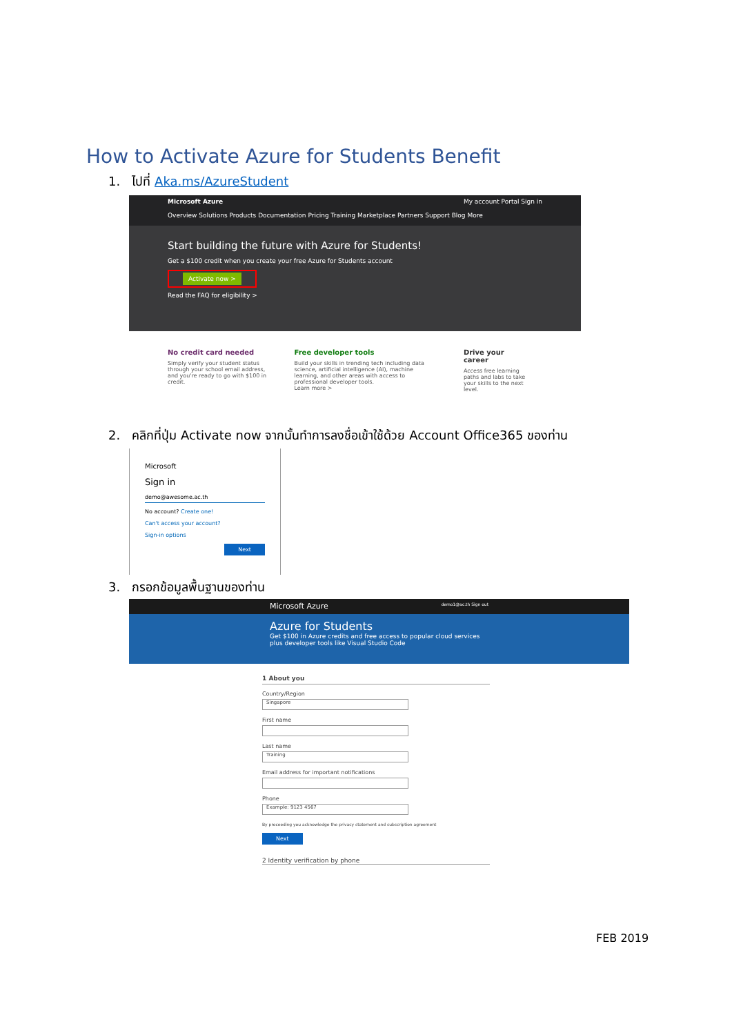How to Activate Azure for Students Benefit
1. ไปที่ Aka.ms/AzureStudent
Microsoft Azure My account Portal Sign in
Overview Solutions Products Documentation Pricing Training Marketplace Partners Support Blog More
Start building the future with Azure for Students!
Get a $100 credit when you create your free Azure for Students account
Activate now >
Read the FAQ for eligibility >
No credit card needed
Simply verify your student status through your school email address, and you're ready to go with $100 in credit.
Free developer tools
Build your skills in trending tech including data science, artificial intelligence (AI), machine learning, and other areas with access to professional developer tools.
Learn more >
Drive your career
Access free learning paths and labs to take your skills to the next level.
2. คลิกที่ปุ่ม Activate now จากนั้นทำการลงชื่อเข้าใช้ด้วย Account Office365 ของท่าน
Microsoft
Sign in
demo@awesome.ac.th
No account? Create one!
Can't access your account?
Sign-in options
Next
3. กรอกข้อมูลพื้นฐานของท่าน
Microsoft Azure demo1@ac.th Sign out
Azure for Students
Get $100 in Azure credits and free access to popular cloud services plus developer tools like Visual Studio Code
1 About you
Country/Region
Singapore
First name
Last name
Training
Email address for important notifications
Phone
Example: 9123 4567
By proceeding you acknowledge the privacy statement and subscription agreement
Next
2 Identity verification by phone
FEB 2019